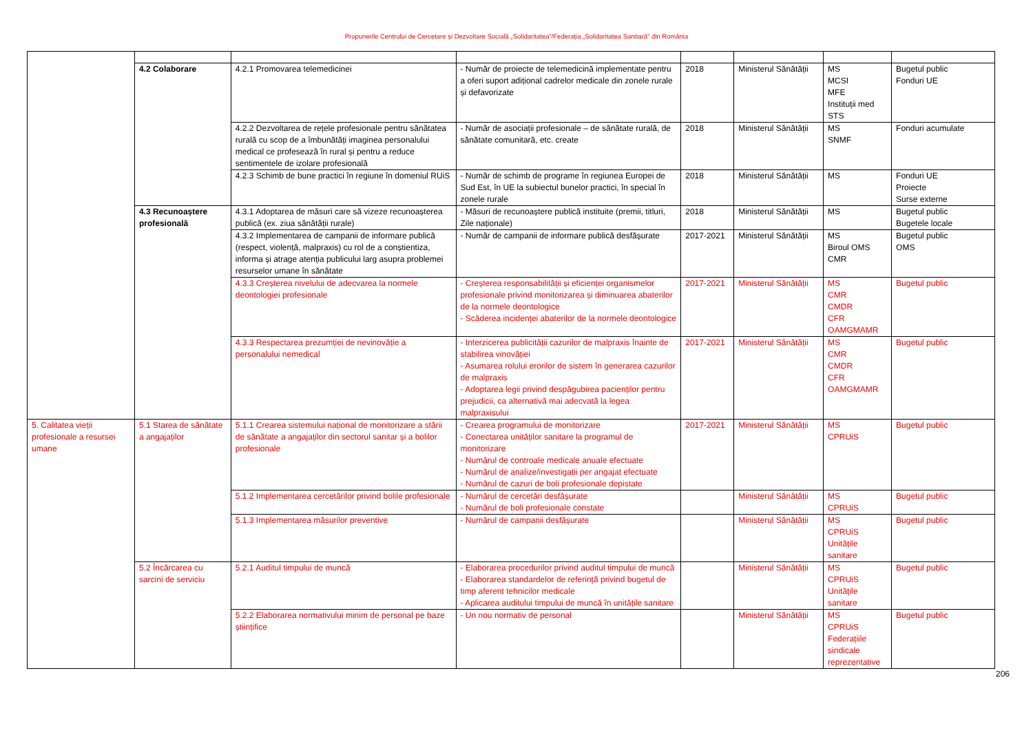Propunerile Centrului de Cercetare și Dezvoltare Socială „Solidaritatea”/Federația „Solidaritatea Sanitară” din România
| | 4.2 Colaborare | 4.2.1 Promovarea telemedicinei | - Număr de proiecte de telemedicină implementate pentru a oferi suport adițional cadrelor medicale din zonele rurale și defavorizate | 2018 | Ministerul Sănătății | MS MCSI MFE Instituții med STS | Bugetul public Fonduri UE |
| | | 4.2.2 Dezvoltarea de rețele profesionale pentru sănătatea rurală cu scop de a îmbunătăți imaginea personalului medical ce profesează în rural și pentru a reduce sentimentele de izolare profesională | - Număr de asociații profesionale – de sănătate rurală, de sănătate comunitară, etc. create | 2018 | Ministerul Sănătății | MS SNMF | Fonduri acumulate |
| | | 4.2.3 Schimb de bune practici în regiune în domeniul RUiS | - Număr de schimb de programe în regiunea Europei de Sud Est, în UE la subiectul bunelor practici, în special în zonele rurale | 2018 | Ministerul Sănătății | MS | Fonduri UE Proiecte Surse externe |
| | 4.3 Recunoaștere profesională | 4.3.1 Adoptarea de măsuri care să vizeze recunoașterea publică (ex. ziua sănătății rurale) | - Măsuri de recunoaștere publică instituite (premii, titluri, Zile naționale) | 2018 | Ministerul Sănătății | MS | Bugetul public Bugetele locale |
| | | 4.3.2 Implementarea de campanii de informare publică (respect, violență, malpraxis) cu rol de a conștientiza, informa și atrage atenția publicului larg asupra problemei resurselor umane în sănătate | - Număr de campanii de informare publică desfășurate | 2017-2021 | Ministerul Sănătății | MS Biroul OMS CMR | Bugetul public OMS |
| | | 4.3.3 Creșterea nivelului de adecvarea la normele deontologiei profesionale | - Creșterea responsabilității și eficienței organismelor profesionale privind monitorizarea și diminuarea abaterilor de la normele deontologice - Scăderea incidenței abaterilor de la normele deontologice | 2017-2021 | Ministerul Sănătății | MS CMR CMDR CFR OAMGMAMR | Bugetul public |
| | | 4.3.3 Respectarea prezumției de nevinovăție a personalului nemedical | - Interzicerea publicității cazurilor de malpraxis înainte de stabilirea vinovăției - Asumarea rolului erorilor de sistem în generarea cazurilor de malpraxis - Adoptarea legii privind despăgubirea pacienților pentru prejudicii, ca alternativă mai adecvată la legea malpraxisului | 2017-2021 | Ministerul Sănătății | MS CMR CMDR CFR OAMGMAMR | Bugetul public |
| 5. Calitatea vieții profesionale a resursei umane | 5.1 Starea de sănătate a angajaților | 5.1.1 Crearea sistemului național de monitorizare a stării de sănătate a angajaților din sectorul sanitar și a bolilor profesionale | - Crearea programului de monitorizare - Conectarea unităților sanitare la programul de monitorizare - Numărul de controale medicale anuale efectuate - Numărul de analize/investigații per angajat efectuate - Numărul de cazuri de boli profesionale depistate | 2017-2021 | Ministerul Sănătății | MS CPRUiS | Bugetul public |
| | | 5.1.2 Implementarea cercetărilor privind bolile profesionale | - Numărul de cercetări desfășurate - Numărul de boli profesionale constate | | Ministerul Sănătății | MS CPRUiS | Bugetul public |
| | | 5.1.3 Implementarea măsurilor preventive | - Numărul de campanii desfășurate | | Ministerul Sănătății | MS CPRUiS Unitățile sanitare | Bugetul public |
| | 5.2 Încărcarea cu sarcini de serviciu | 5.2.1 Auditul timpului de muncă | - Elaborarea procedurilor privind auditul timpului de muncă - Elaborarea standardelor de referință privind bugetul de timp aferent tehnicilor medicale - Aplicarea auditului timpului de muncă în unitățile sanitare | | Ministerul Sănătății | MS CPRUiS Unitățile sanitare | Bugetul public |
| | | 5.2.2 Elaborarea normativului minim de personal pe baze științifice | - Un nou normativ de personal | | Ministerul Sănătății | MS CPRUiS Federațiile sindicale reprezentative | Bugetul public |
206